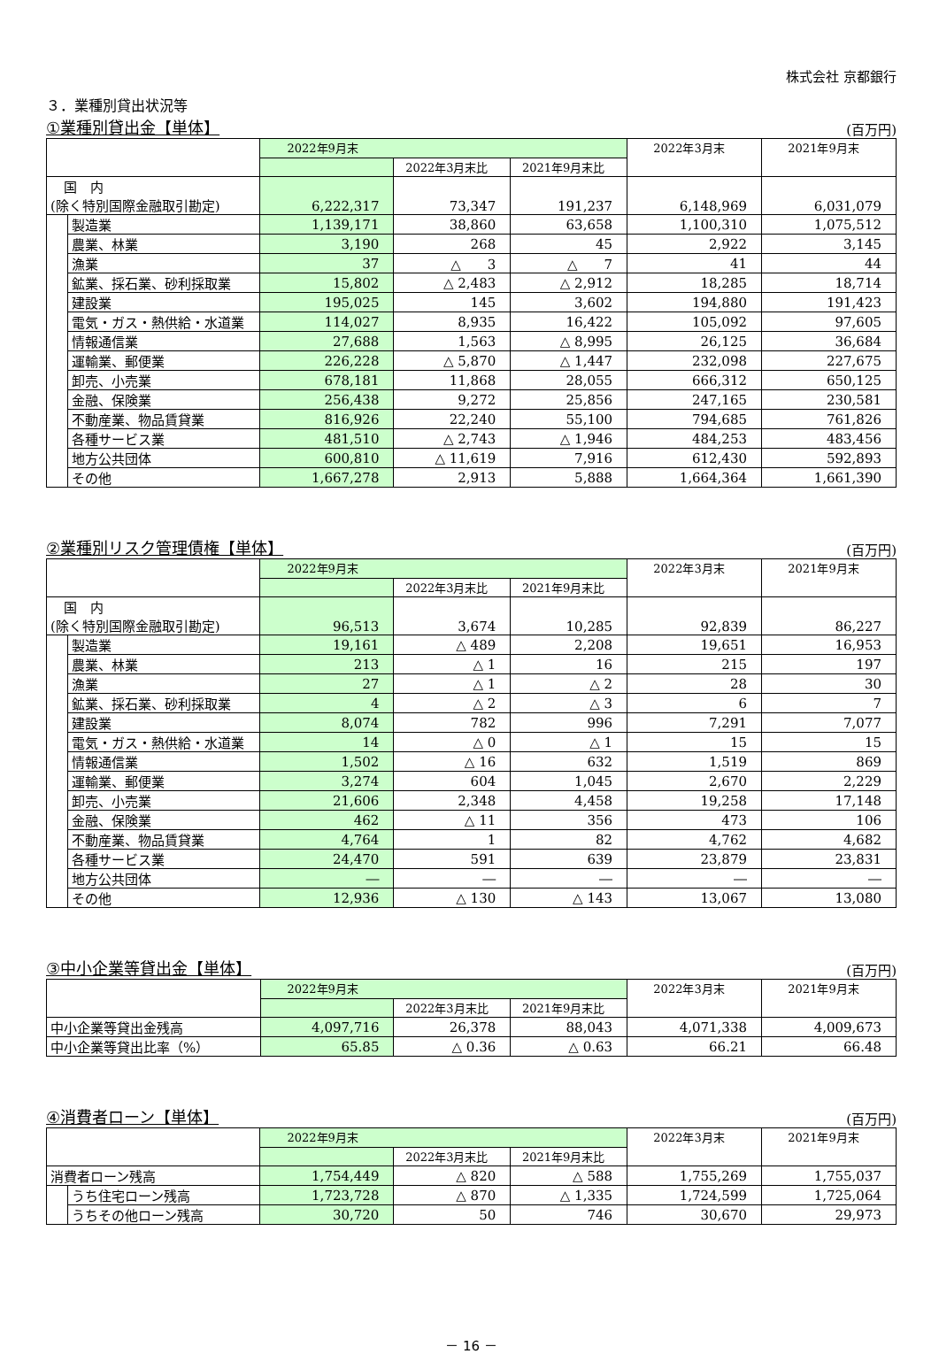株式会社 京都銀行
３．業種別貸出状況等
①業種別貸出金【単体】 (百万円)
| | | 2022年9月末 | | | 2022年3月末 | 2021年9月末 |
| --- | --- | --- | --- | --- | --- | --- |
| | | | 2022年3月末比 | 2021年9月末比 | | |
| 国 内 (除く特別国際金融取引勘定) | | 6,222,317 | 73,347 | 191,237 | 6,148,969 | 6,031,079 |
| | 製造業 | 1,139,171 | 38,860 | 63,658 | 1,100,310 | 1,075,512 |
| | 農業、林業 | 3,190 | 268 | 45 | 2,922 | 3,145 |
| | 漁業 | 37 | △ 3 | △ 7 | 41 | 44 |
| | 鉱業、採石業、砂利採取業 | 15,802 | △ 2,483 | △ 2,912 | 18,285 | 18,714 |
| | 建設業 | 195,025 | 145 | 3,602 | 194,880 | 191,423 |
| | 電気・ガス・熱供給・水道業 | 114,027 | 8,935 | 16,422 | 105,092 | 97,605 |
| | 情報通信業 | 27,688 | 1,563 | △ 8,995 | 26,125 | 36,684 |
| | 運輸業、郵便業 | 226,228 | △ 5,870 | △ 1,447 | 232,098 | 227,675 |
| | 卸売、小売業 | 678,181 | 11,868 | 28,055 | 666,312 | 650,125 |
| | 金融、保険業 | 256,438 | 9,272 | 25,856 | 247,165 | 230,581 |
| | 不動産業、物品賃貸業 | 816,926 | 22,240 | 55,100 | 794,685 | 761,826 |
| | 各種サービス業 | 481,510 | △ 2,743 | △ 1,946 | 484,253 | 483,456 |
| | 地方公共団体 | 600,810 | △ 11,619 | 7,916 | 612,430 | 592,893 |
| | その他 | 1,667,278 | 2,913 | 5,888 | 1,664,364 | 1,661,390 |
②業種別リスク管理債権【単体】 (百万円)
| | | 2022年9月末 | | | 2022年3月末 | 2021年9月末 |
| --- | --- | --- | --- | --- | --- | --- |
| | | | 2022年3月末比 | 2021年9月末比 | | |
| 国 内 (除く特別国際金融取引勘定) | | 96,513 | 3,674 | 10,285 | 92,839 | 86,227 |
| | 製造業 | 19,161 | △ 489 | 2,208 | 19,651 | 16,953 |
| | 農業、林業 | 213 | △ 1 | 16 | 215 | 197 |
| | 漁業 | 27 | △ 1 | △ 2 | 28 | 30 |
| | 鉱業、採石業、砂利採取業 | 4 | △ 2 | △ 3 | 6 | 7 |
| | 建設業 | 8,074 | 782 | 996 | 7,291 | 7,077 |
| | 電気・ガス・熱供給・水道業 | 14 | △ 0 | △ 1 | 15 | 15 |
| | 情報通信業 | 1,502 | △ 16 | 632 | 1,519 | 869 |
| | 運輸業、郵便業 | 3,274 | 604 | 1,045 | 2,670 | 2,229 |
| | 卸売、小売業 | 21,606 | 2,348 | 4,458 | 19,258 | 17,148 |
| | 金融、保険業 | 462 | △ 11 | 356 | 473 | 106 |
| | 不動産業、物品賃貸業 | 4,764 | 1 | 82 | 4,762 | 4,682 |
| | 各種サービス業 | 24,470 | 591 | 639 | 23,879 | 23,831 |
| | 地方公共団体 | ― | ― | ― | ― | ― |
| | その他 | 12,936 | △ 130 | △ 143 | 13,067 | 13,080 |
③中小企業等貸出金【単体】 (百万円)
| | 2022年9月末 | | | 2022年3月末 | 2021年9月末 |
| --- | --- | --- | --- | --- | --- |
| | | 2022年3月末比 | 2021年9月末比 | | |
| 中小企業等貸出金残高 | 4,097,716 | 26,378 | 88,043 | 4,071,338 | 4,009,673 |
| 中小企業等貸出比率（%） | 65.85 | △ 0.36 | △ 0.63 | 66.21 | 66.48 |
④消費者ローン【単体】 (百万円)
| | | 2022年9月末 | | | 2022年3月末 | 2021年9月末 |
| --- | --- | --- | --- | --- | --- | --- |
| | | | 2022年3月末比 | 2021年9月末比 | | |
| 消費者ローン残高 | | 1,754,449 | △ 820 | △ 588 | 1,755,269 | 1,755,037 |
| | うち住宅ローン残高 | 1,723,728 | △ 870 | △ 1,335 | 1,724,599 | 1,725,064 |
| | うちその他ローン残高 | 30,720 | 50 | 746 | 30,670 | 29,973 |
－ 16 －